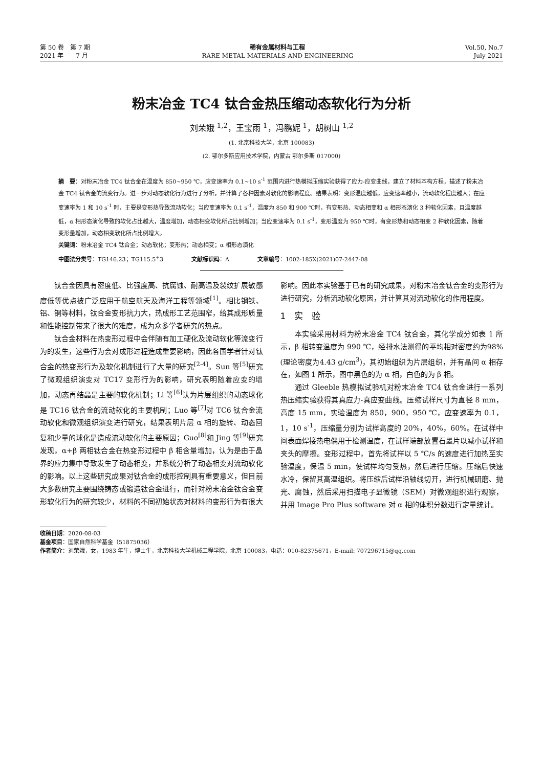第 50 卷　第 7 期
2021 年　　7 月
稀有金属材料与工程
RARE METAL MATERIALS AND ENGINEERING
Vol.50, No.7
July 2021
粉末冶金 TC4 钛合金热压缩动态软化行为分析
刘荣娥 <sup>1,2</sup>，王宝雨 <sup>1</sup>，冯鹏妮 <sup>1</sup>，胡树山 <sup>1,2</sup>
(1. 北京科技大学，北京 100083)
(2. 鄂尔多斯应用技术学院，内蒙古 鄂尔多斯 017000)
摘　要：对粉末冶金 TC4 钛合金在温度为 850~950 ℃，应变速率为 0.1~10 s<sup>-1</sup> 范围内进行热模拟压缩实验获得了应力-应变曲线，建立了材料本构方程，描述了粉末冶金 TC4 钛合金的流变行为。进一步对动态软化行为进行了分析，并计算了各种因素对软化的影响程度。结果表明：变形温度越低，应变速率越小，流动软化程度越大；在应变速率为 1 和 10 s<sup>-1</sup> 时，主要是变形热导致流动软化；当应变速率为 0.1 s<sup>-1</sup>，温度为 850 和 900 ℃时，有变形热、动态相变和 α 相形态演化 3 种软化因素，且温度越低，α 相形态演化导致的软化占比越大，温度增加，动态相变软化所占比例增加；当应变速率为 0.1 s<sup>-1</sup>，变形温度为 950 ℃时，有变形热和动态相变 2 种软化因素，随着变形量增加，动态相变软化所占比例增大。
关键词：粉末冶金 TC4 钛合金；动态软化；变形热；动态相变；α 相形态演化
中图法分类号：TG146.23；TG115.5<sup>+</sup>3　　　　　文献标识码：A　　　　　文章编号：1002-185X(2021)07-2447-08
钛合金因具有密度低、比强度高、抗腐蚀、耐高温及裂纹扩展敏感度低等优点被广泛应用于航空航天及海洋工程等领域<sup>[1]</sup>。相比钢铁、铝、铜等材料，钛合金变形抗力大，热成形工艺范围窄，给其成形质量和性能控制带来了很大的难度，成为众多学者研究的热点。
钛合金材料在热变形过程中会伴随有加工硬化及流动软化等流变行为的发生，这些行为会对成形过程造成重要影响，因此各国学者针对钛合金的热变形行为及软化机制进行了大量的研究<sup>[2-4]</sup>。Sun 等<sup>[5]</sup>研究了微观组织演变对 TC17 变形行为的影响，研究表明随着应变的增加，动态再结晶是主要的软化机制；Li 等<sup>[6]</sup>认为片层组织的动态球化是 TC16 钛合金的流动软化的主要机制；Luo 等<sup>[7]</sup>对 TC6 钛合金流动软化和微观组织演变进行研究，结果表明片层 α 相的旋转、动态回复和少量的球化是造成流动软化的主要原因；Guo<sup>[8]</sup>和 Jing 等<sup>[9]</sup>研究发现，α+β 两相钛合金在热变形过程中 β 相含量增加，认为是由于晶界的应力集中导致发生了动态相变，并系统分析了动态相变对流动软化的影响。以上这些研究成果对钛合金的成形控制具有重要意义，但目前大多数研究主要围绕铸态或锻造钛合金进行，而针对粉末冶金钛合金变形软化行为的研究较少，材料的不同初始状态对材料的变形行为有很大影响。因此本实验基于已有的研究成果，对粉末冶金钛合金的变形行为进行研究，分析流动软化原因，并计算其对流动软化的作用程度。
1　实　验
本实验采用材料为粉末冶金 TC4 钛合金，其化学成分如表 1 所示，β 相转变温度为 990 ℃，经排水法测得的平均相对密度约为98%(理论密度为4.43 g/cm<sup>3</sup>)，其初始组织为片层组织，并有晶间 α 相存在，如图 1 所示，图中黑色的为 α 相，白色的为 β 相。
通过 Gleeble 热模拟试验机对粉末冶金 TC4 钛合金进行一系列热压缩实验获得其真应力-真应变曲线。压缩试样尺寸为直径 8 mm，高度 15 mm，实验温度为 850，900，950 ℃，应变速率为 0.1，1，10 s<sup>-1</sup>，压缩量分别为试样高度的 20%，40%，60%。在试样中间表面焊接热电偶用于检测温度，在试样端部放置石墨片以减小试样和夹头的摩擦。变形过程中，首先将试样以 5 ℃/s 的速度进行加热至实验温度，保温 5 min，使试样均匀受热，然后进行压缩。压缩后快速水冷，保留其高温组织。将压缩后试样沿轴线切开，进行机械研磨、抛光、腐蚀，然后采用扫描电子显微镜（SEM）对微观组织进行观察，并用 Image Pro Plus software 对 α 相的体积分数进行定量统计。
收稿日期：2020-08-03
基金项目：国家自然科学基金（51875036）
作者简介：刘荣娥，女，1983 年生，博士生，北京科技大学机械工程学院，北京 100083，电话：010-82375671，E-mail: 707296715@qq.com